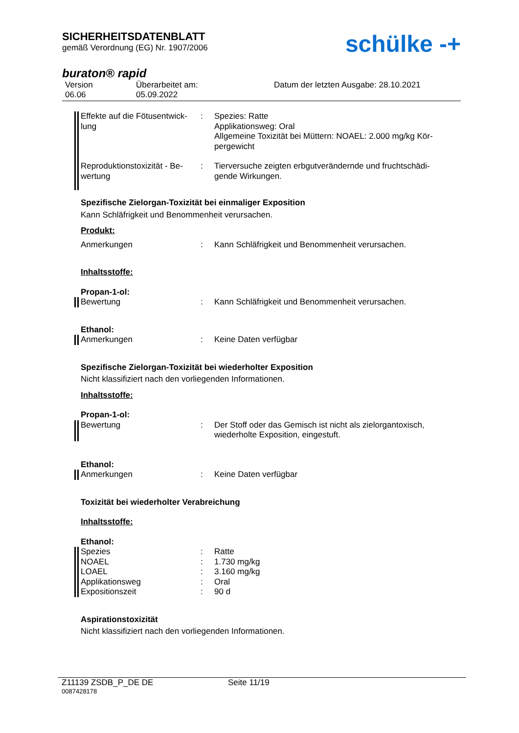SICHERHEITSDATENBLATT
gemäß Verordnung (EG) Nr. 1907/2006
schülke -+
buraton® rapid
Version
06.06
Überarbeitet am:
05.09.2022
Datum der letzten Ausgabe: 28.10.2021
Effekte auf die Fötusentwick-lung
: Spezies: Ratte
Applikationsweg: Oral
Allgemeine Toxizität bei Müttern: NOAEL: 2.000 mg/kg Kör-pergewicht
Reproduktionstoxizität - Be-wertung
: Tierversuche zeigten erbgutverändernde und fruchtschädi-gende Wirkungen.
Spezifische Zielorgan-Toxizität bei einmaliger Exposition
Kann Schläfrigkeit und Benommenheit verursachen.
Produkt:
Anmerkungen : Kann Schläfrigkeit und Benommenheit verursachen.
Inhaltsstoffe:
Propan-1-ol:
Bewertung : Kann Schläfrigkeit und Benommenheit verursachen.
Ethanol:
Anmerkungen : Keine Daten verfügbar
Spezifische Zielorgan-Toxizität bei wiederholter Exposition
Nicht klassifiziert nach den vorliegenden Informationen.
Inhaltsstoffe:
Propan-1-ol:
Bewertung : Der Stoff oder das Gemisch ist nicht als zielorgantoxisch, wiederholte Exposition, eingestuft.
Ethanol:
Anmerkungen : Keine Daten verfügbar
Toxizität bei wiederholter Verabreichung
Inhaltsstoffe:
Ethanol:
Spezies : Ratte
NOAEL : 1.730 mg/kg
LOAEL : 3.160 mg/kg
Applikationsweg : Oral
Expositionszeit : 90 d
Aspirationstoxizität
Nicht klassifiziert nach den vorliegenden Informationen.
Z11139 ZSDB_P_DE DE Seite 11/19
0087428178